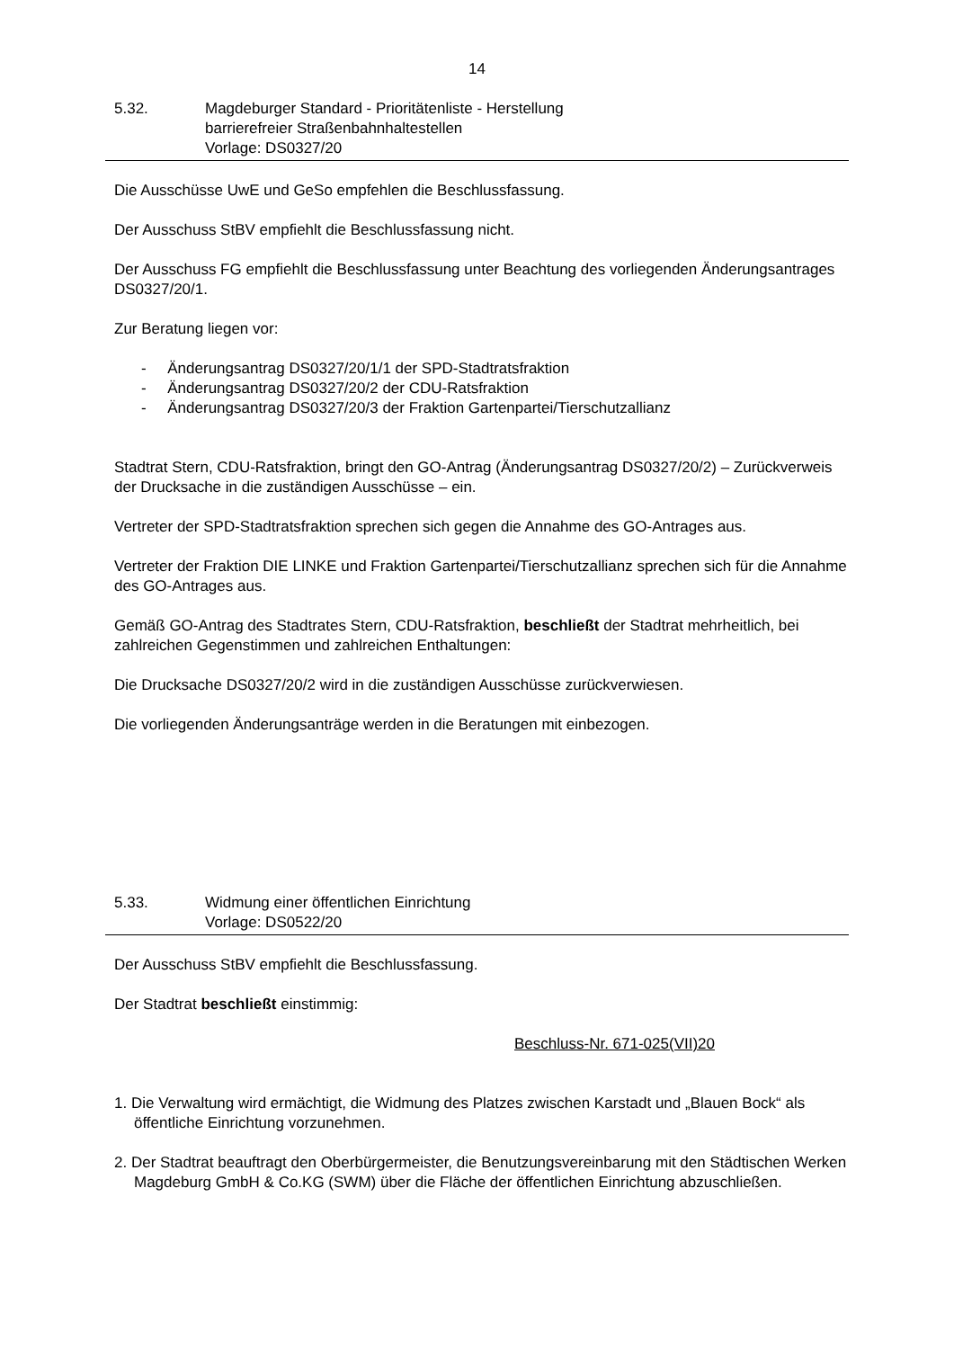14
5.32. Magdeburger Standard - Prioritätenliste - Herstellung
barrierefreier Straßenbahnhaltestellen
Vorlage: DS0327/20
Die Ausschüsse UwE und GeSo empfehlen die Beschlussfassung.
Der Ausschuss StBV empfiehlt die Beschlussfassung nicht.
Der Ausschuss FG empfiehlt die Beschlussfassung unter Beachtung des vorliegenden Änderungsantrages DS0327/20/1.
Zur Beratung liegen vor:
- Änderungsantrag DS0327/20/1/1 der SPD-Stadtratsfraktion
- Änderungsantrag DS0327/20/2 der CDU-Ratsfraktion
- Änderungsantrag DS0327/20/3 der Fraktion Gartenpartei/Tierschutzallianz
Stadtrat Stern, CDU-Ratsfraktion, bringt den GO-Antrag (Änderungsantrag DS0327/20/2) – Zurückverweis der Drucksache in die zuständigen Ausschüsse – ein.
Vertreter der SPD-Stadtratsfraktion sprechen sich gegen die Annahme des GO-Antrages aus.
Vertreter der Fraktion DIE LINKE und Fraktion Gartenpartei/Tierschutzallianz sprechen sich für die Annahme des GO-Antrages aus.
Gemäß GO-Antrag des Stadtrates Stern, CDU-Ratsfraktion, beschließt der Stadtrat mehrheitlich, bei zahlreichen Gegenstimmen und zahlreichen Enthaltungen:
Die Drucksache DS0327/20/2 wird in die zuständigen Ausschüsse zurückverwiesen.
Die vorliegenden Änderungsanträge werden in die Beratungen mit einbezogen.
5.33. Widmung einer öffentlichen Einrichtung
Vorlage: DS0522/20
Der Ausschuss StBV empfiehlt die Beschlussfassung.
Der Stadtrat beschließt einstimmig:
Beschluss-Nr. 671-025(VII)20
1. Die Verwaltung wird ermächtigt, die Widmung des Platzes zwischen Karstadt und „Blauen Bock“ als öffentliche Einrichtung vorzunehmen.
2. Der Stadtrat beauftragt den Oberbürgermeister, die Benutzungsvereinbarung mit den Städtischen Werken Magdeburg GmbH & Co.KG (SWM) über die Fläche der öffentlichen Einrichtung abzuschließen.